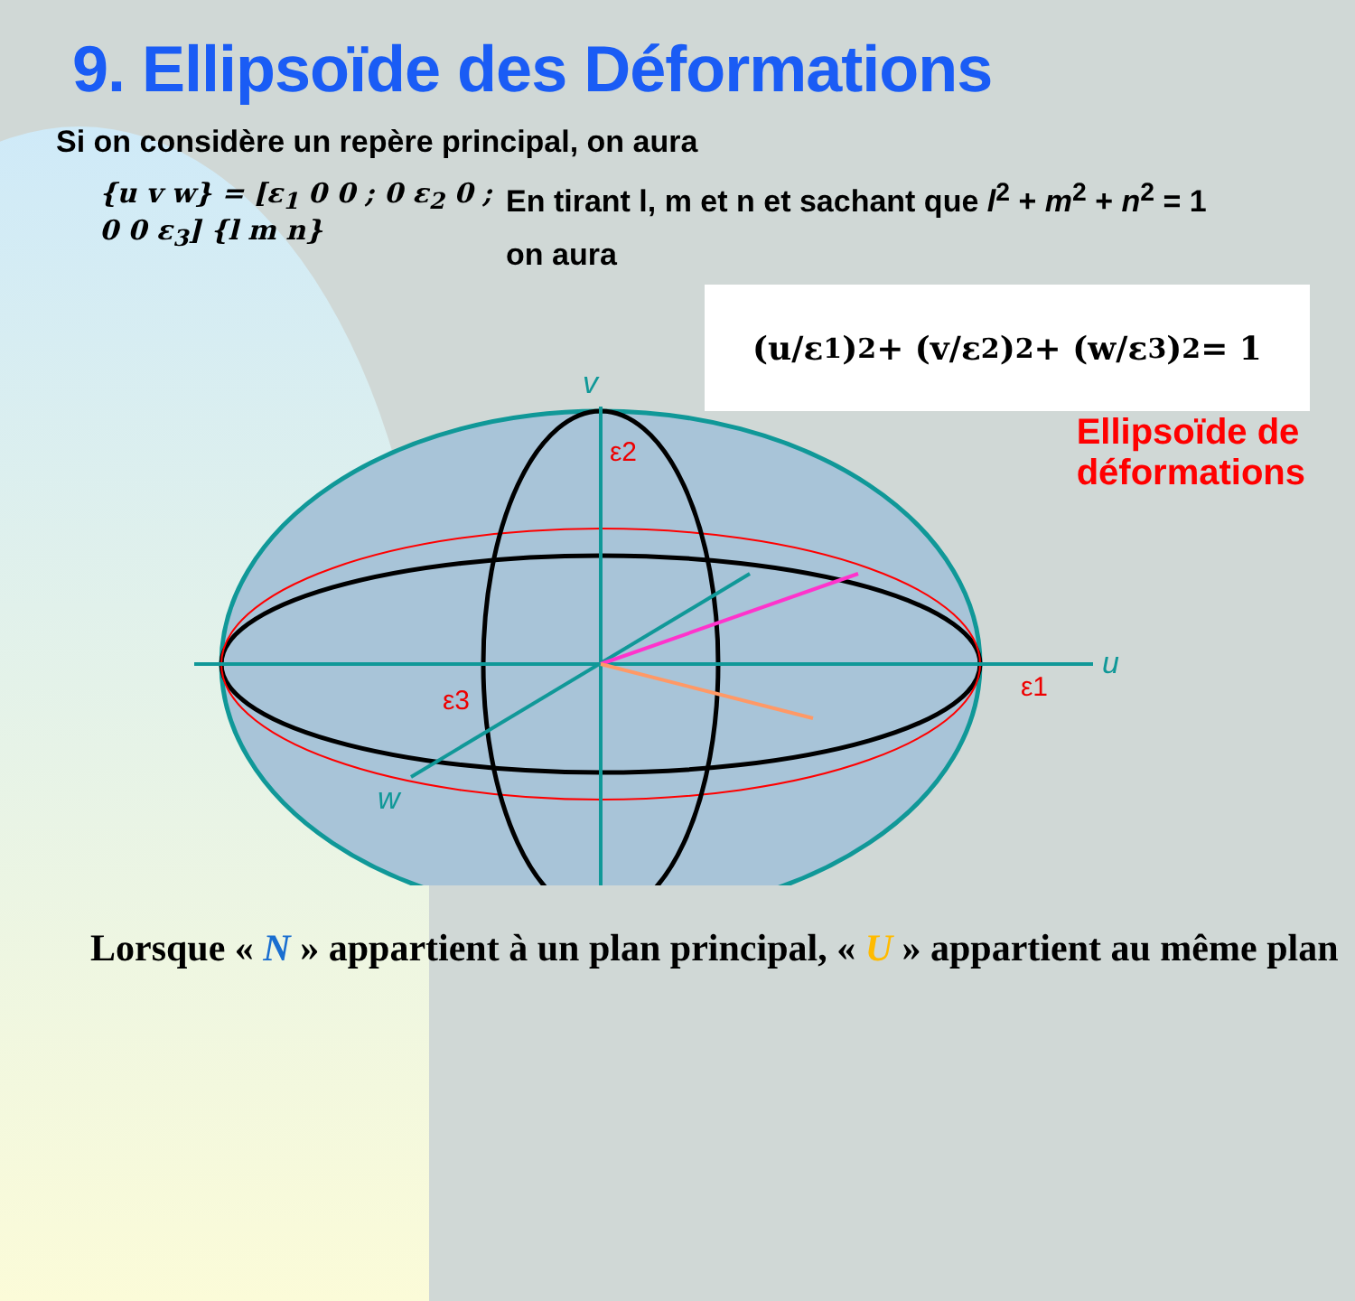v
u
w
ε2
ε1
ε3
9. Ellipsoïde des Déformations
Si on considère un repère principal, on aura
{u v w} = [ε<sub>1</sub> 0 0 ; 0 ε<sub>2</sub> 0 ; 0 0 ε<sub>3</sub>] {l m n}
En tirant l, m et n et sachant que l<sup>2</sup> + m<sup>2</sup> + n<sup>2</sup> = 1
on aura
(u/ε<sub>1</sub>)<sup>2</sup> + (v/ε<sub>2</sub>)<sup>2</sup> + (w/ε<sub>3</sub>)<sup>2</sup> = 1
Ellipsoïde de
déformations
Lorsque « N » appartient à un plan principal, « U » appartient au même plan